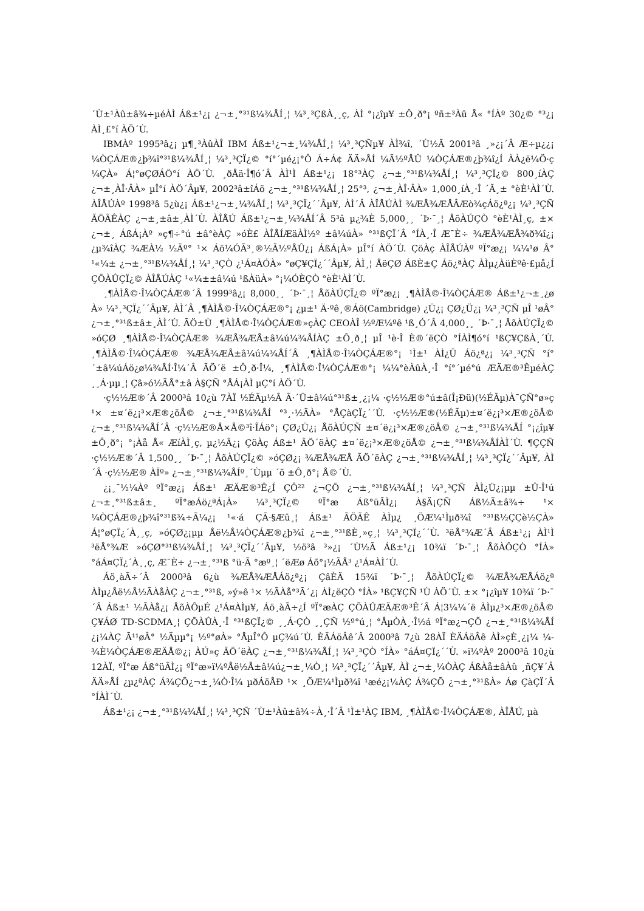´Ù±¹Àû±â¾÷µéÀÌ Áß±¹¿¡ ¿¬±¸°³¹ß¼¾ÅÍ¸¦ ¼³¸³ÇßÀ¸¸ç, ÀÌ °¡¿îµ¥ ±Ô¸ð°¡ ºñ±³Àû Å« °ÍÀº 30¿© °³¿¡ ÀÌ¸£°í ÀÖ´Ù.
IBMÀº 1995³â¿¡ µ¶¸³ÀûÀÎ IBM Áß±¹¿¬±¸¼¾ÅÍ¸¦ ¼³¸³ÇÑµ¥ ÀÌ¾î, ´Ù½Ã 2001³â ¸»¿¡´Â Æ÷µ¿¿¡ ¼ÒÇÁÆ®¿þ¾î°³¹ß¼¾ÅÍ¸¦ ¼³¸³ÇÏ¿© °í°´µé¿¡°Ô Á÷Á¢ ÄÄ»ÅÍ ¼Ã½ºÅÛ ¼ÒÇÁÆ®¿þ¾î¿Í ÀÀ¿ë¼Ö·ç ¼ÇÀ» Á¦°øÇØÁÖ°í ÀÖ´Ù. ¸ðÅä·Î¶ó´Â ÀÌ¹Ì Áß±¹¿¡ 18°³ÀÇ ¿¬±¸°³¹ß¼¾ÅÍ¸¦ ¼³¸³ÇÏ¿© 800¸íÀÇ ¿¬±¸ÀÎ·ÂÀ» µÎ°í ÀÖ´Âµ¥, 2002³â±îÁö ¿¬±¸°³¹ß¼¾ÅÍ¸¦ 25°³, ¿¬±¸ÀÎ·ÂÀ» 1,000¸íÀ¸·Î ´Ã¸± °èÈ¹ÀÌ´Ù. ÀÎÅÚÀº 1998³â 5¿ù¿¡ Áß±¹¿¬±¸¼¾ÅÍ¸¦ ¼³¸³ÇÏ¿´´Âµ¥, ÀÌ´Â ÀÎÅÚÀÌ ¾ÆÅ¾ÆÅÂÆò¾çÁö¿ª¿¡ ¼³¸³ÇÑ ÃÖÃÊÀÇ ¿¬±¸±â±¸ÀÌ´Ù. ÀÎÅÚ Áß±¹¿¬±¸¼¾ÅÍ´Â 5³â µ¿¾È 5,000¸¸ ´Þ·¯¸¦ ÅõÀÚÇÒ °èÈ¹ÀÌ¸ç, ±× ¿¬±¸ ÁßÁ¡Àº »ç¶÷°ú ±â°èÀÇ »óÈ£ ÀÎÅÍÆäÀÌ½º ±â¼úÀ» °³¹ßÇÏ´Â °ÍÀ¸·Î Æ¯È÷ ¾ÆÅ¾ÆÅ¾ð¾î¿¡ ¿µ¾îÀÇ ¾ÆÀ½ ½Äº° ¹× Áö¼ÓÃ³¸®½Ã½ºÅÛ¿¡ ÁßÁ¡À» µÎ°í ÀÖ´Ù. ÇöÀç ÀÎÅÚÀº ºÏ°æ¿¡ ¼¼¹ø Â° ¹«¼± ¿¬±¸°³¹ß¼¾ÅÍ¸¦ ¼³¸³ÇÒ ¿¹Á¤ÀÓÀ» °øÇ¥ÇÏ¿´´Âµ¥, ÀÌ¸¦ ÅëÇØ ÁßÈ­±Ç Áö¿ªÀÇ ÀÌµ¿ÀüÈ­ºê·£µå¿Í ÇÕÀÛÇÏ¿© ÀÎÅÚÀÇ ¹«¼±±â¼ú ¹ßÀüÀ» °¡¼ÓÈ­ÇÒ °èÈ¹ÀÌ´Ù.
¸¶ÀÌÅ©·Î¼ÒÇÁÆ®´Â 1999³â¿¡ 8,000¸¸ ´Þ·¯¸¦ ÅõÀÚÇÏ¿© ºÏ°æ¿¡ ¸¶ÀÌÅ©·Î¼ÒÇÁÆ® Áß±¹¿¬±¸¿ø À» ¼³¸³ÇÏ¿´´Âµ¥, ÀÌ´Â ¸¶ÀÌÅ©·Î¼ÒÇÁÆ®°¡ ¿µ±¹ Ä·ºê¸®Áö(Cambridge) ¿Ü¿¡ ÇØ¿Ü¿¡ ¼³¸³ÇÑ µÎ ¹øÂ° ¿¬±¸°³¹ß±â±¸ÀÌ´Ù. ÃÖ±Ù ¸¶ÀÌÅ©·Î¼ÒÇÁÆ®»çÀÇ CEOÀÎ ½ºÆ¼ºê ¹ß¸Ó´Â 4,000¸¸ ´Þ·¯¸¦ ÅõÀÚÇÏ¿© »óÇØ ¸¶ÀÌÅ©·Î¼ÒÇÁÆ® ¾ÆÅ¾ÆÅ±â¼ú¼¾ÅÍÀÇ ±Ô¸ð¸¦ µÎ ¹è·Î È®´ëÇÒ °ÍÀÌ¶ó°í ¹ßÇ¥ÇßÀ¸´Ù. ¸¶ÀÌÅ©·Î¼ÒÇÁÆ® ¾ÆÅ¾ÆÅ±â¼ú¼¾ÅÍ´Â ¸¶ÀÌÅ©·Î¼ÒÇÁÆ®°¡ ¹Ì±¹ ÀÌ¿Ü Áö¿ª¿¡ ¼³¸³ÇÑ °í°´±â¼úÁö¿ø¼¾ÅÍ·Î¼­´Â ÃÖ´ë ±Ô¸ð·Î¼­, ¸¶ÀÌÅ©·Î¼ÒÇÁÆ®°¡ ¼¼°èÀûÀ¸·Î °í°´µé°ú ÆÄÆ®³ÊµéÀÇ ¸¸Á·µµ¸¦ Çâ»ó½ÃÅ°±â À§ÇÑ °ÅÁ¡ÀÌ µÇ°í ÀÖ´Ù.
·ç½½Æ®´Â 2000³â 10¿ù 7ÀÏ ½ÉÃµ½Ã Ã·´Ü±â¼ú°³¹ß±¸¿¡¼­ ·ç½½Æ®°ú±â(Î¡Ðü)(½ÉÃµ)À¯ÇÑ°ø»ç ¹× ±¤´ë¿¡³×Æ®¿öÅ© ¿¬±¸°³¹ß¼¾ÅÍ °³¸·½ÄÀ» °ÅÇàÇÏ¿´´Ù. ·ç½½Æ®(½ÉÃµ)±¤´ë¿¡³×Æ®¿öÅ© ¿¬±¸°³¹ß¼¾ÅÍ´Â ·ç½½Æ®Å×Å©³î·ÎÁö°¡ ÇØ¿Ü¿¡ ÅõÀÚÇÑ ±¤´ë¿¡³×Æ®¿öÅ© ¿¬±¸°³¹ß¼¾ÅÍ °¡¿îµ¥ ±Ô¸ð°¡ °¡Àå Å« ÆíÀÌ¸ç, µ¿½Ã¿¡ ÇöÀç Áß±¹ ÃÖ´ëÀÇ ±¤´ë¿¡³×Æ®¿öÅ© ¿¬±¸°³¹ß¼¾ÅÍÀÌ´Ù. ¶ÇÇÑ ·ç½½Æ®´Â 1,500¸¸ ´Þ·¯¸¦ ÅõÀÚÇÏ¿© »óÇØ¿¡ ¾ÆÅ¾ÆÅ ÃÖ´ëÀÇ ¿¬±¸°³¹ß¼¾ÅÍ¸¦ ¼³¸³ÇÏ¿´´Âµ¥, ÀÌ´Â ·ç½½Æ® ÀÏº» ¿¬±¸°³¹ß¼¾ÅÍº¸´Ùµµ ´õ ±Ô¸ð°¡ Å©´Ù.
¿¡¸¯½¼Àº ºÏ°æ¿¡ Áß±¹ ÆÄÆ®³Ê¿Í ÇÔ²² ¿¬ÇÕ ¿¬±¸°³¹ß¼¾ÅÍ¸¦ ¼³¸³ÇÑ ÀÌ¿Ü¿¡µµ ±Û·Î¹ú ¿¬±¸°³¹ß±â±¸ ºÏ°æÁö¿ªÁ¡À» ¼³¸³ÇÏ¿© ºÏ°æ Áß°üÃÌ¿¡ À§Ä¡ÇÑ Áß½Ã±â¾÷ ¹× ¼ÒÇÁÆ®¿þ¾î°³¹ß¾÷Ã¼¿¡ ¹«·á ÇÃ·§Æû¸¦ Áß±¹ ÃÖÃÊ ÀÌµ¿ ¸ÖÆ¼¹Ìµð¾î °³¹ß½ÇÇè½ÇÀ» Á¦°øÇÏ¿´À¸¸ç, »óÇØ¿¡µµ Åë½Å¼ÒÇÁÆ®¿þ¾î ¿¬±¸°³¹ßÈ¸»ç¸¦ ¼³¸³ÇÏ¿´´Ù. ³ëÅ°¾Æ´Â Áß±¹¿¡ ÀÌ¹Ì ³ëÅ°¾Æ »óÇØ°³¹ß¼¾ÅÍ¸¦ ¼³¸³ÇÏ¿´´Âµ¥, ½ö³â ³»¿¡ ´Ù½Ã Áß±¹¿¡ 10¾ï ´Þ·¯¸¦ ÅõÀÔÇÒ °ÍÀ» °áÁ¤ÇÏ¿´À¸¸ç, Æ¯È÷ ¿¬±¸°³¹ß °ü·Ã °æº¸¦ ´ëÆø Áõ°¡½ÃÅ³ ¿¹Á¤ÀÌ´Ù.
Áö¸àÃ÷´Â 2000³â 6¿ù ¾ÆÅ¾ÆÅÁö¿ª¿¡ ÇâÈÄ 15¾ï ´Þ·¯¸¦ ÅõÀÚÇÏ¿© ¾ÆÅ¾ÆÅÁö¿ª ÀÌµ¿Åë½Å½ÃÀåÀÇ ¿¬±¸°³¹ß, »ý»ê ¹× ½ÃÀå°³Ã´¿¡ ÀÌ¿ëÇÒ °ÍÀ» ¹ßÇ¥ÇÑ ¹Ù ÀÖ´Ù. ±× °¡¿îµ¥ 10¾ï ´Þ·¯´Â Áß±¹ ½ÃÀå¿¡ ÅõÀÔµÉ ¿¹Á¤ÀÌµ¥, Áö¸àÃ÷¿Í ºÏ°æÀÇ ÇÕÀÛÆÄÆ®³Ê´Â Á¦3¼¼´ë ÀÌµ¿³×Æ®¿öÅ© Ç¥ÁØ TD-SCDMA¸¦ ÇÕÀÛÀ¸·Î °³¹ßÇÏ¿© ¸¸Á·ÇÒ ¸¸ÇÑ ½º°ú¸¦ °ÅµÒÀ¸·Î½á ºÏ°æ¿¬ÇÕ ¿¬±¸°³¹ß¼¾ÅÍ ¿¡¼­ÀÇ Ã¹¹øÂ° ½Ãµµ°¡ ½º°øÀ» °ÅµÎ°Ô µÇ¾ú´Ù. ÈÄÁöÂê´Â 2000³â 7¿ù 28ÀÏ ÈÄÁöÂê ÀÌ»çÈ¸¿¡¼­ ¼­¾È¼ÒÇÁÆ®ÆÄÅ©¿¡ ÀÚ»ç ÃÖ´ëÀÇ ¿¬±¸°³¹ß¼¾ÅÍ¸¦ ¼³¸³ÇÒ °ÍÀ» °áÁ¤ÇÏ¿´´Ù. »ï¼ºÀº 2000³â 10¿ù 12ÀÏ, ºÏ°æ Áß°üÃÌ¿¡ ºÏ°æ»ï¼ºÅë½Å±â¼ú¿¬±¸¼Ò¸¦ ¼³¸³ÇÏ¿´´Âµ¥, ÀÌ ¿¬±¸¼ÒÀÇ ÁßÀå±âÀû ¸ñÇ¥´Â ÄÄ»ÅÍ ¿µ¿ªÀÇ Á¾ÇÕ¿¬±¸¼Ò·Î¼­ µðÁöÅÐ ¹× ¸ÖÆ¼¹Ìµð¾î ¹æé¿¡¼­ÀÇ Á¾ÇÕ ¿¬±¸°³¹ßÀ» Áø ÇàÇÏ´Â °ÍÀÌ´Ù.
Áß±¹¿¡ ¿¬±¸°³¹ß¼¾ÅÍ¸¦ ¼³¸³ÇÑ ´Ù±¹Àû±â¾÷À¸·Î´Â ¹Ì±¹ÀÇ IBM, ¸¶ÀÌÅ©·Î¼ÒÇÁÆ®, ÀÎÅÚ, µà